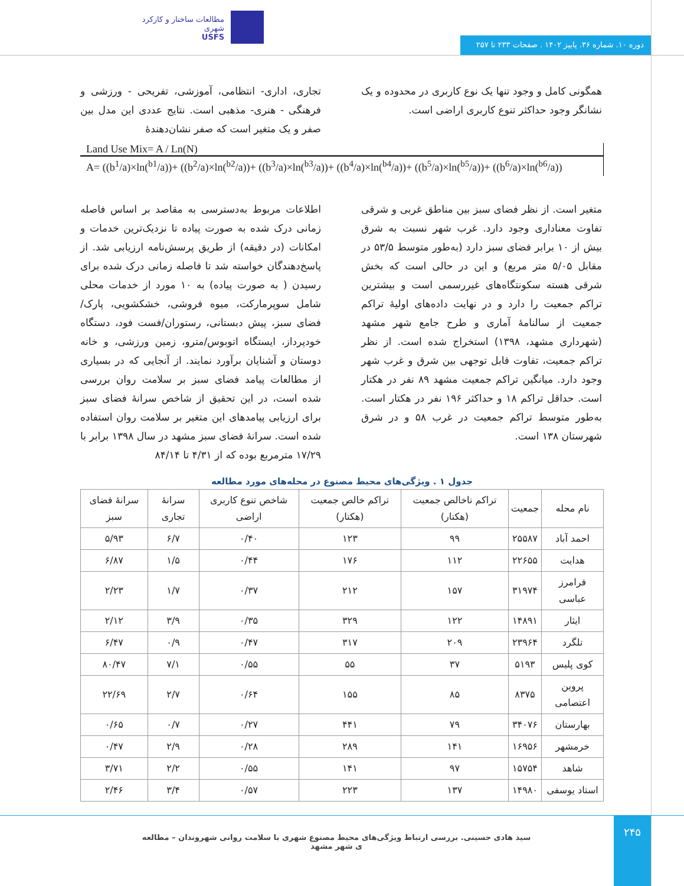مطالعات ساختار و کارکرد شهری
USFS
دوره ۱۰. شماره ۳۶. پاییز ۱۴۰۲ . صفحات ۲۳۳ تا ۲۵۷
تجاری، اداری- انتظامی، آموزشی، تفریحی - ورزشی و فرهنگی - هنری- مذهبی است. نتایج عددی این مدل بین صفر و یک متغیر است که صفر نشان‌دهندۀ
همگونی کامل و وجود تنها یک نوع کاربری در محدوده و یک نشانگر وجود حداکثر تنوع کاربری اراضی است.
Land Use Mix= A / Ln(N)
A= ((b<sup>1</sup>/a)×ln(<sup>b1</sup>/a))+ ((b<sup>2</sup>/a)×ln(<sup>b2</sup>/a))+ ((b<sup>3</sup>/a)×ln(<sup>b3</sup>/a))+ ((b<sup>4</sup>/a)×ln(<sup>b4</sup>/a))+ ((b<sup>5</sup>/a)×ln(<sup>b5</sup>/a))+ ((b<sup>6</sup>/a)×ln(<sup>b6</sup>/a))
اطلاعات مربوط به‌دسترسی به مقاصد بر اساس فاصله زمانی درک شده به صورت پیاده تا نزدیک‌ترین خدمات و امکانات (در دقیقه) از طریق پرسش‌نامه ارزیابی شد. از پاسخ‌دهندگان خواسته شد تا فاصله زمانی درک شده برای رسیدن ( به صورت پیاده) به ۱۰ مورد از خدمات محلی شامل سوپرمارکت، میوه فروشی، خشکشویی، پارک/فضای سبز، پیش دبستانی، رستوران/فست فود، دستگاه خودپرداز، ایستگاه اتوبوس/مترو، زمین ورزشی، و خانه دوستان و آشنایان برآورد نمایند. از آنجایی که در بسیاری از مطالعات پیامد فضای سبز بر سلامت روان بررسی شده است، در این تحقیق از شاخص سرانۀ فضای سبز برای ارزیابی پیامدهای این متغیر بر سلامت روان استفاده شده است. سرانۀ فضای سبز مشهد در سال ۱۳۹۸ برابر با ۱۷/۲۹ مترمربع بوده که از ۴/۳۱ تا ۸۴/۱۴
متغیر است. از نظر فضای سبز بین مناطق غربی و شرقی تفاوت معناداری وجود دارد. غرب شهر نسبت به شرق بیش از ۱۰ برابر فضای سبز دارد (به‌طور متوسط ۵۳/۵ در مقابل ۵/۰۵ متر مربع) و این در حالی است که بخش شرقی هسته سکونتگاه‌های غیررسمی است و بیشترین تراکم جمعیت را دارد و در نهایت داده‌های اولیۀ تراکم جمعیت از سالنامۀ آماری و طرح جامع شهر مشهد (شهرداری مشهد، ۱۳۹۸) استخراج شده است. از نظر تراکم جمعیت، تفاوت قابل توجهی بین شرق و غرب شهر وجود دارد. میانگین تراکم جمعیت مشهد ۸۹ نفر در هکتار است. حداقل تراکم ۱۸ و حداکثر ۱۹۶ نفر در هکتار است. به‌طور متوسط تراکم جمعیت در غرب ۵۸ و در شرق شهرستان ۱۳۸ است.
جدول ۱ . ویژگی‌های محیط مصنوع در محله‌های مورد مطالعه
| نام محله | جمعیت | تراکم ناخالص جمعیت (هکتار) | تراکم خالص جمعیت (هکتار) | شاخص تنوع کاربری اراضی | سرانۀ تجاری | سرانۀ فضای سبز |
| --- | --- | --- | --- | --- | --- | --- |
| احمد آباد | ۲۵۵۸۷ | ۹۹ | ۱۲۳ | ۰/۴۰ | ۶/۷ | ۵/۹۳ |
| هدایت | ۲۲۶۵۵ | ۱۱۲ | ۱۷۶ | ۰/۴۴ | ۱/۵ | ۶/۸۷ |
| فرامرز عباسی | ۳۱۹۷۴ | ۱۵۷ | ۲۱۲ | ۰/۳۷ | ۱/۷ | ۲/۲۳ |
| ایثار | ۱۴۸۹۱ | ۱۲۲ | ۳۲۹ | ۰/۳۵ | ۳/۹ | ۲/۱۲ |
| تلگرد | ۲۳۹۶۴ | ۲۰۹ | ۳۱۷ | ۰/۴۷ | ۰/۹ | ۶/۴۷ |
| کوی پلیس | ۵۱۹۳ | ۳۷ | ۵۵ | ۰/۵۵ | ۷/۱ | ۸۰/۴۷ |
| پروین اعتصامی | ۸۳۷۵ | ۸۵ | ۱۵۵ | ۰/۶۴ | ۲/۷ | ۲۲/۶۹ |
| بهارستان | ۳۴۰۷۶ | ۷۹ | ۴۴۱ | ۰/۲۷ | ۰/۷ | ۰/۶۵ |
| خرمشهر | ۱۶۹۵۶ | ۱۴۱ | ۲۸۹ | ۰/۲۸ | ۲/۹ | ۰/۴۷ |
| شاهد | ۱۵۷۵۴ | ۹۷ | ۱۴۱ | ۰/۵۵ | ۲/۲ | ۳/۷۱ |
| استاد یوسفی | ۱۴۹۸۰ | ۱۳۷ | ۲۲۳ | ۰/۵۷ | ۳/۴ | ۲/۴۶ |
۲۴۵
سید هادی حسینی. بررسی ارتباط ویژگی‌های محیط مصنوع شهری با سلامت روانی شهروندان – مطالعه ی شهر مشهد